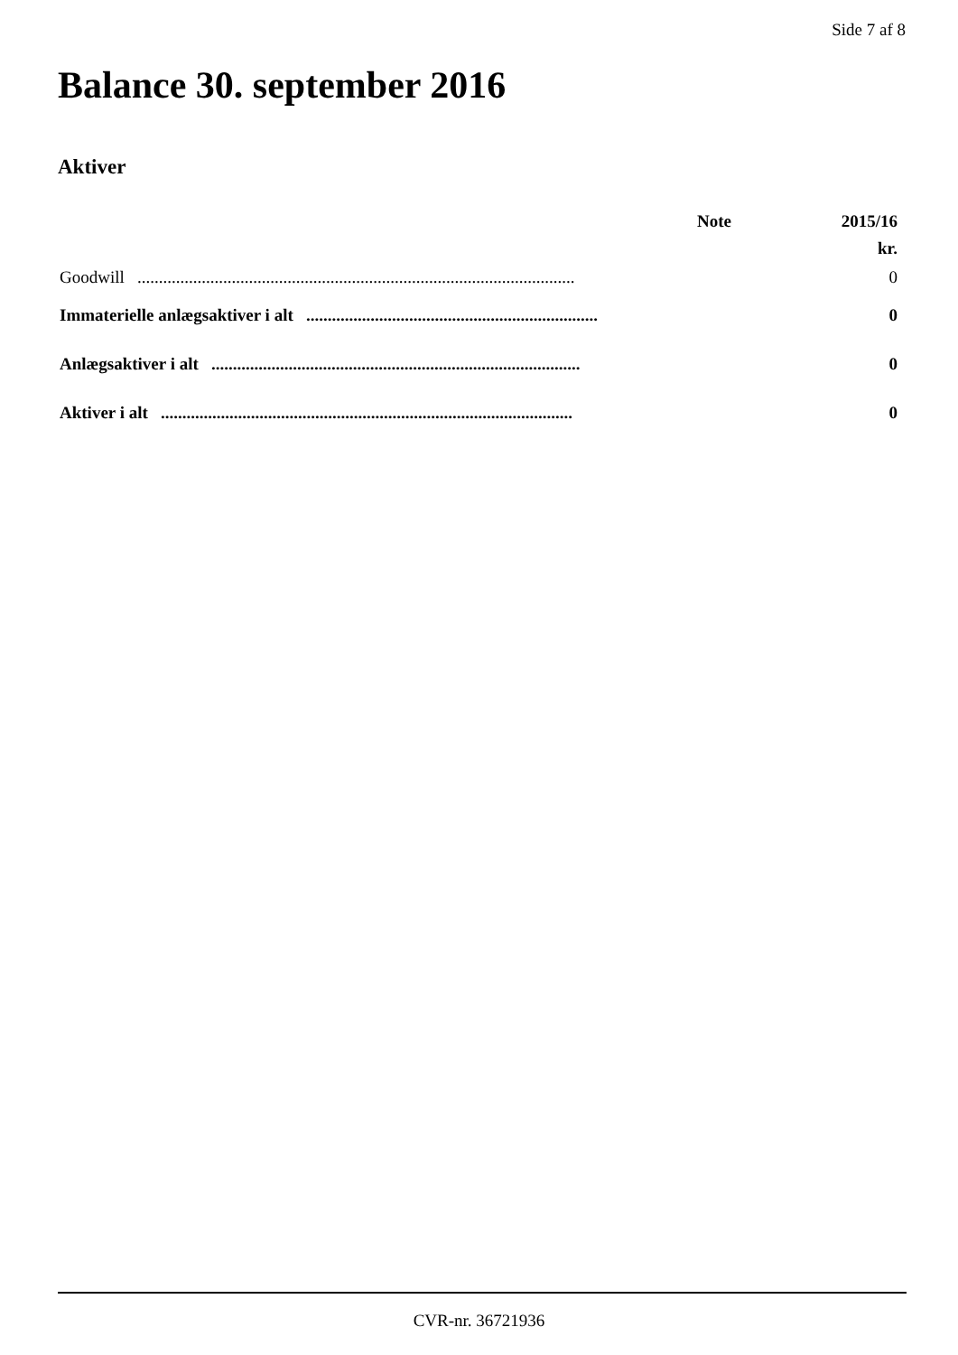Side 7 af 8
Balance 30. september 2016
Aktiver
| | Note | 2015/16 |
| --- | --- | --- |
| | | kr. |
| Goodwill ...................................................................................................... | | 0 |
| Immaterielle anlægsaktiver i alt .................................................................... | | 0 |
| Anlægsaktiver i alt ...................................................................................... | | 0 |
| Aktiver i alt ................................................................................................ | | 0 |
CVR-nr. 36721936